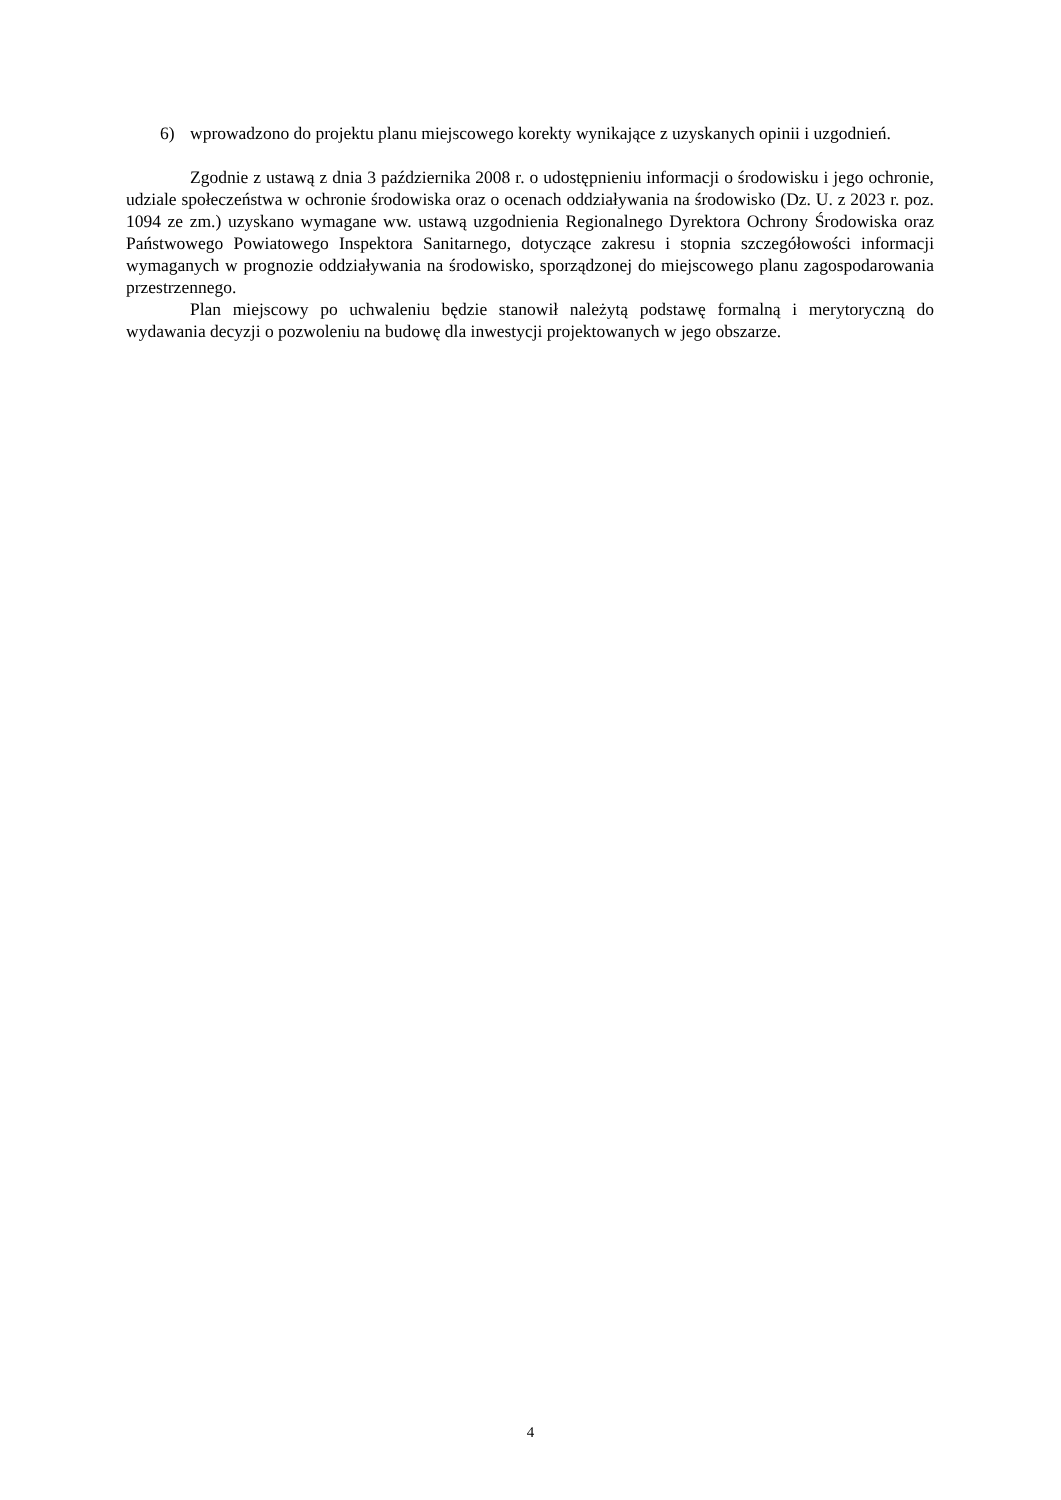6) wprowadzono do projektu planu miejscowego korekty wynikające z uzyskanych opinii i uzgodnień.
Zgodnie z ustawą z dnia 3 października 2008 r. o udostępnieniu informacji o środowisku i jego ochronie, udziale społeczeństwa w ochronie środowiska oraz o ocenach oddziaływania na środowisko (Dz. U. z 2023 r. poz. 1094 ze zm.) uzyskano wymagane ww. ustawą uzgodnienia Regionalnego Dyrektora Ochrony Środowiska oraz Państwowego Powiatowego Inspektora Sanitarnego, dotyczące zakresu i stopnia szczegółowości informacji wymaganych w prognozie oddziaływania na środowisko, sporządzonej do miejscowego planu zagospodarowania przestrzennego.
Plan miejscowy po uchwaleniu będzie stanowił należytą podstawę formalną i merytoryczną do wydawania decyzji o pozwoleniu na budowę dla inwestycji projektowanych w jego obszarze.
4